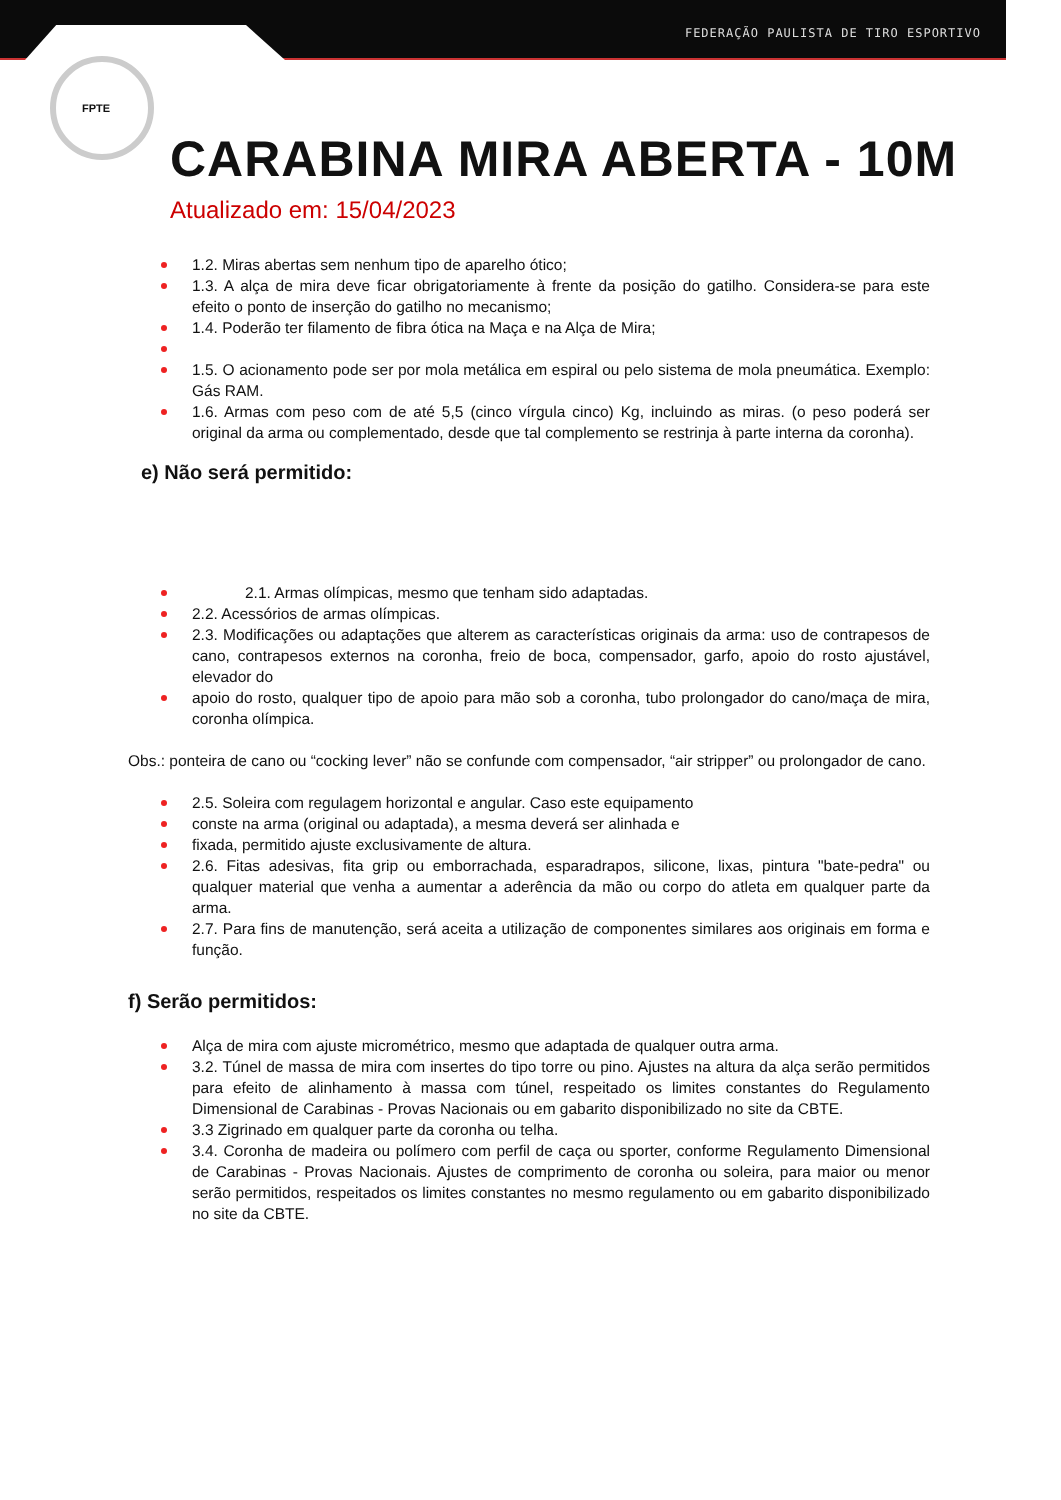FEDERAÇÃO PAULISTA DE TIRO ESPORTIVO
FPTE
CARABINA MIRA ABERTA - 10M
Atualizado em: 15/04/2023
1.2. Miras abertas sem nenhum tipo de aparelho ótico;
1.3. A alça de mira deve ficar obrigatoriamente à frente da posição do gatilho. Considera-se para este efeito o ponto de inserção do gatilho no mecanismo;
1.4. Poderão ter filamento de fibra ótica na Maça e na Alça de Mira;
1.5. O acionamento pode ser por mola metálica em espiral ou pelo sistema de mola pneumática. Exemplo: Gás RAM.
1.6. Armas com peso com de até 5,5 (cinco vírgula cinco) Kg, incluindo as miras. (o peso poderá ser original da arma ou complementado, desde que tal complemento se restrinja à parte interna da coronha).
e) Não será permitido:
2.1. Armas olímpicas, mesmo que tenham sido adaptadas.
2.2. Acessórios de armas olímpicas.
2.3. Modificações ou adaptações que alterem as características originais da arma: uso de contrapesos de cano, contrapesos externos na coronha, freio de boca, compensador, garfo, apoio do rosto ajustável, elevador do
apoio do rosto, qualquer tipo de apoio para mão sob a coronha, tubo prolongador do cano/maça de mira, coronha olímpica.
Obs.: ponteira de cano ou “cocking lever” não se confunde com compensador, “air stripper” ou prolongador de cano.
2.5. Soleira com regulagem horizontal e angular. Caso este equipamento
conste na arma (original ou adaptada), a mesma deverá ser alinhada e
fixada, permitido ajuste exclusivamente de altura.
2.6. Fitas adesivas, fita grip ou emborrachada, esparadrapos, silicone, lixas, pintura "bate-pedra" ou qualquer material que venha a aumentar a aderência da mão ou corpo do atleta em qualquer parte da arma.
2.7. Para fins de manutenção, será aceita a utilização de componentes similares aos originais em forma e função.
f) Serão permitidos:
Alça de mira com ajuste micrométrico, mesmo que adaptada de qualquer outra arma.
3.2. Túnel de massa de mira com insertes do tipo torre ou pino. Ajustes na altura da alça serão permitidos para efeito de alinhamento à massa com túnel, respeitado os limites constantes do Regulamento Dimensional de Carabinas - Provas Nacionais ou em gabarito disponibilizado no site da CBTE.
3.3 Zigrinado em qualquer parte da coronha ou telha.
3.4. Coronha de madeira ou polímero com perfil de caça ou sporter, conforme Regulamento Dimensional de Carabinas - Provas Nacionais. Ajustes de comprimento de coronha ou soleira, para maior ou menor serão permitidos, respeitados os limites constantes no mesmo regulamento ou em gabarito disponibilizado no site da CBTE.